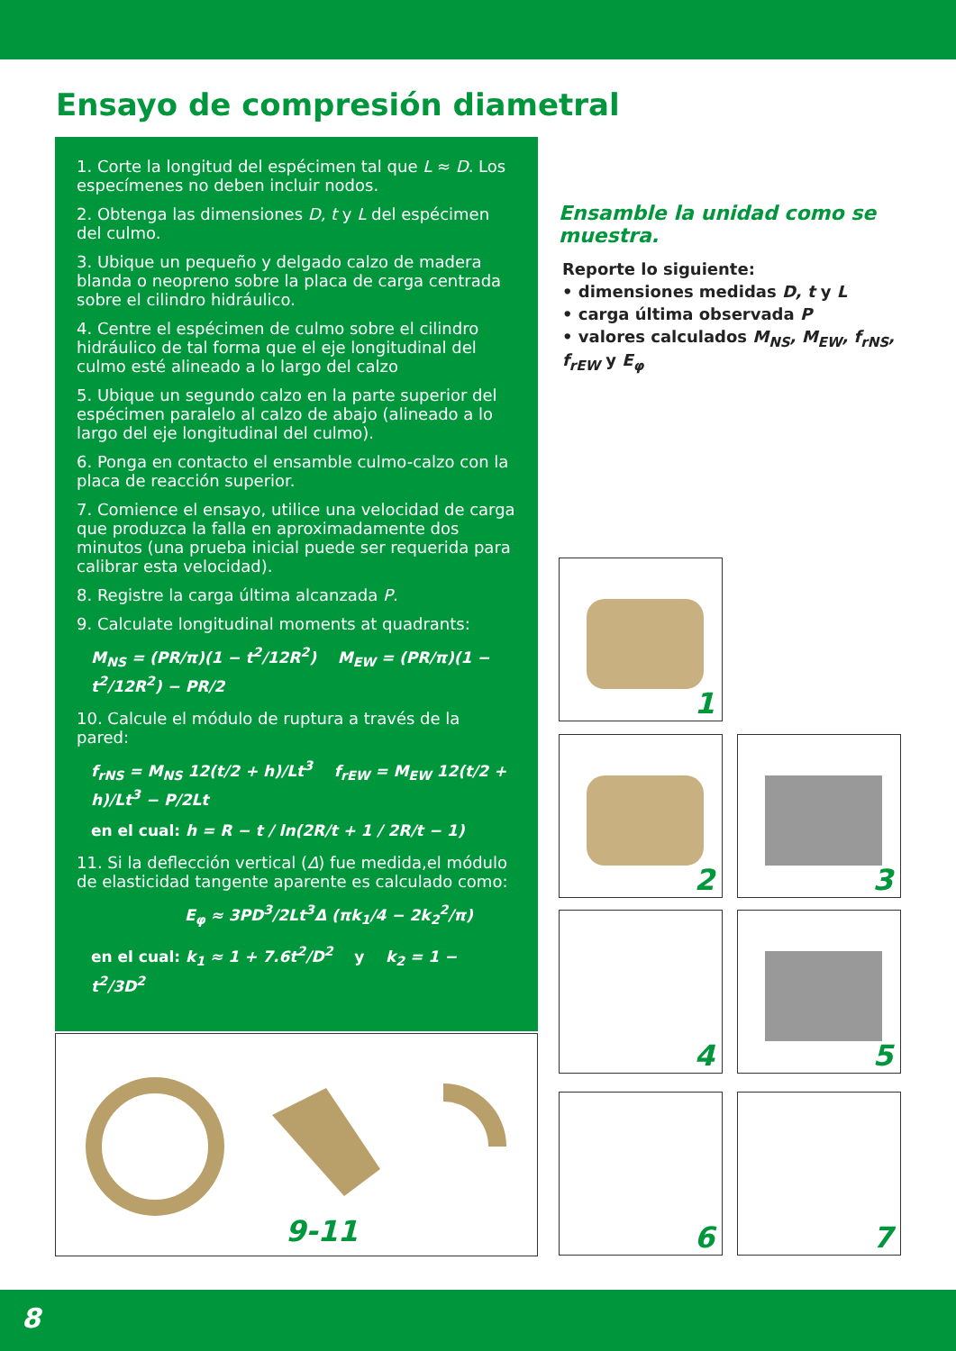Ensayo de compresión diametral
1. Corte la longitud del espécimen tal que L ≈ D. Los especímenes no deben incluir nodos.
2. Obtenga las dimensiones D, t y L del espécimen del culmo.
3. Ubique un pequeño y delgado calzo de madera blanda o neopreno sobre la placa de carga centrada sobre el cilindro hidráulico.
4. Centre el espécimen de culmo sobre el cilindro hidráulico de tal forma que el eje longitudinal del culmo esté alineado a lo largo del calzo
5. Ubique un segundo calzo en la parte superior del espécimen paralelo al calzo de abajo (alineado a lo largo del eje longitudinal del culmo).
6. Ponga en contacto el ensamble culmo-calzo con la placa de reacción superior.
7. Comience el ensayo, utilice una velocidad de carga que produzca la falla en aproximadamente dos minutos (una prueba inicial puede ser requerida para calibrar esta velocidad).
8. Registre la carga última alcanzada P.
9. Calculate longitudinal moments at quadrants:
M<sub>NS</sub> = (PR/π)(1 − t<sup>2</sup>/12R<sup>2</sup>) M<sub>EW</sub> = (PR/π)(1 − t<sup>2</sup>/12R<sup>2</sup>) − PR/2
10. Calcule el módulo de ruptura a través de la pared:
f<sub>rNS</sub> = M<sub>NS</sub> 12(t/2 + h)/Lt<sup>3</sup> f<sub>rEW</sub> = M<sub>EW</sub> 12(t/2 + h)/Lt<sup>3</sup> − P/2Lt
en el cual: h = R − t / ln(2R/t + 1 / 2R/t − 1)
11. Si la deflección vertical (Δ) fue medida,el módulo de elasticidad tangente aparente es calculado como:
E<sub>φ</sub> ≈ 3PD<sup>3</sup>/2Lt<sup>3</sup>Δ (πk<sub>1</sub>/4 − 2k<sub>2</sub><sup>2</sup>/π)
en el cual: k<sub>1</sub> ≈ 1 + 7.6t<sup>2</sup>/D<sup>2</sup> y k<sub>2</sub> = 1 − t<sup>2</sup>/3D<sup>2</sup>
9-11
Ensamble la unidad como se muestra.
Reporte lo siguiente:
• dimensiones medidas D, t y L
• carga última observada P
• valores calculados M<sub>NS</sub>, M<sub>EW</sub>, f<sub>rNS</sub>, f<sub>rEW</sub> y E<sub>φ</sub>
1
2 3
4 5
6 7
8